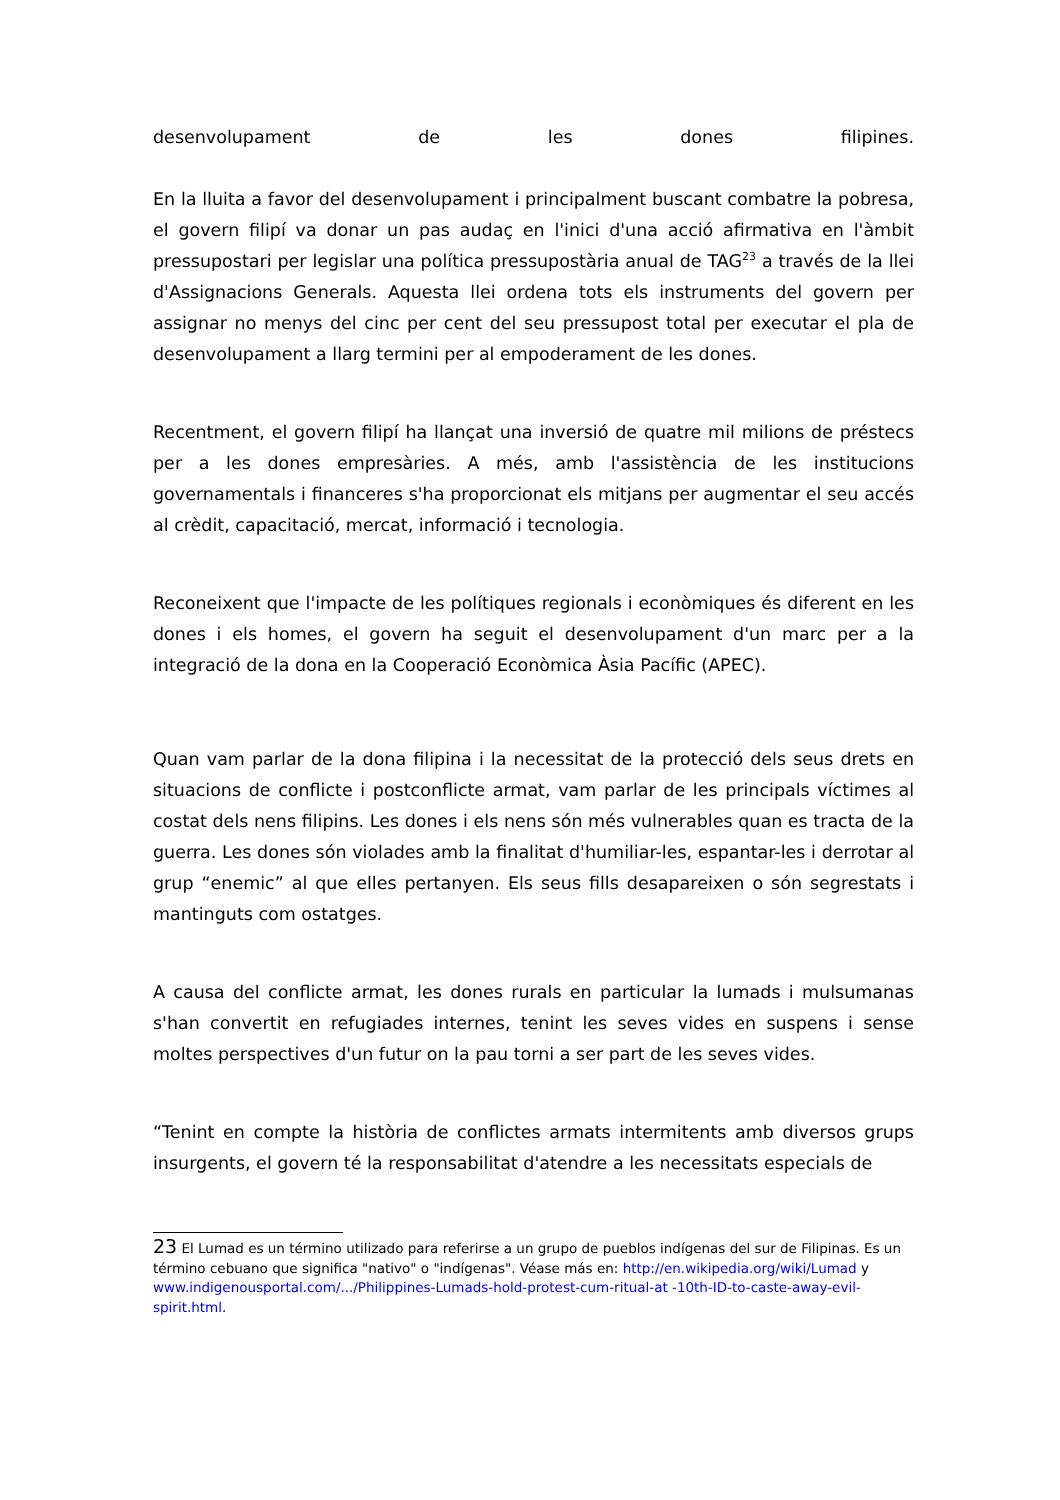desenvolupament de les dones filipines.
En la lluita a favor del desenvolupament i principalment buscant combatre la pobresa, el govern filipí va donar un pas audaç en l'inici d'una acció afirmativa en l'àmbit pressupostari per legislar una política pressupostària anual de TAG<sup>23</sup> a través de la llei d'Assignacions Generals. Aquesta llei ordena tots els instruments del govern per assignar no menys del cinc per cent del seu pressupost total per executar el pla de desenvolupament a llarg termini per al empoderament de les dones.
Recentment, el govern filipí ha llançat una inversió de quatre mil milions de préstecs per a les dones empresàries. A més, amb l'assistència de les institucions governamentals i financeres s'ha proporcionat els mitjans per augmentar el seu accés al crèdit, capacitació, mercat, informació i tecnologia.
Reconeixent que l'impacte de les polítiques regionals i econòmiques és diferent en les dones i els homes, el govern ha seguit el desenvolupament d'un marc per a la integració de la dona en la Cooperació Econòmica Àsia Pacífic (APEC).
Quan vam parlar de la dona filipina i la necessitat de la protecció dels seus drets en situacions de conflicte i postconflicte armat, vam parlar de les principals víctimes al costat dels nens filipins. Les dones i els nens són més vulnerables quan es tracta de la guerra. Les dones són violades amb la finalitat d'humiliar-les, espantar-les i derrotar al grup “enemic” al que elles pertanyen. Els seus fills desapareixen o són segrestats i mantinguts com ostatges.
A causa del conflicte armat, les dones rurals en particular la lumads i mulsumanas s'han convertit en refugiades internes, tenint les seves vides en suspens i sense moltes perspectives d'un futur on la pau torni a ser part de les seves vides.
“Tenint en compte la història de conflictes armats intermitents amb diversos grups insurgents, el govern té la responsabilitat d'atendre a les necessitats especials de
23 El Lumad es un término utilizado para referirse a un grupo de pueblos indígenas del sur de Filipinas. Es un término cebuano que significa "nativo" o "indígenas". Véase más en: http://en.wikipedia.org/wiki/Lumad y www.indigenousportal.com/.../Philippines-Lumads-hold-protest-cum-ritual-at -10th-ID-to-caste-away-evil-spirit.html.